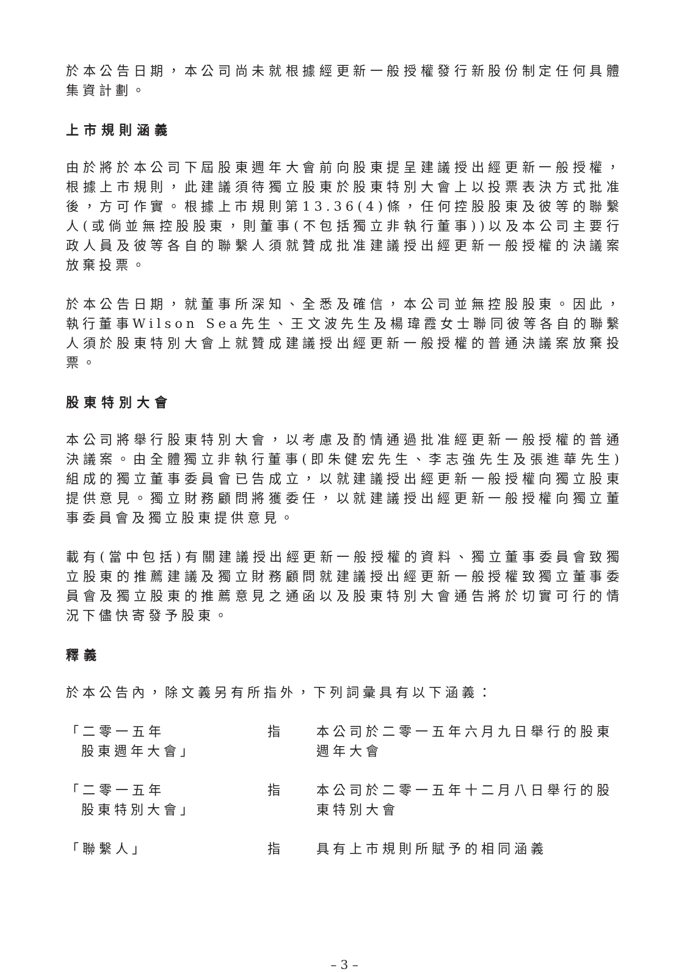於本公告日期，本公司尚未就根據經更新一般授權發行新股份制定任何具體集資計劃。
上市規則涵義
由於將於本公司下屆股東週年大會前向股東提呈建議授出經更新一般授權，根據上市規則，此建議須待獨立股東於股東特別大會上以投票表決方式批准後，方可作實。根據上市規則第13.36(4)條，任何控股股東及彼等的聯繫人(或倘並無控股股東，則董事(不包括獨立非執行董事))以及本公司主要行政人員及彼等各自的聯繫人須就贊成批准建議授出經更新一般授權的決議案放棄投票。
於本公告日期，就董事所深知、全悉及確信，本公司並無控股股東。因此，執行董事Wilson Sea先生、王文波先生及楊瑋霞女士聯同彼等各自的聯繫人須於股東特別大會上就贊成建議授出經更新一般授權的普通決議案放棄投票。
股東特別大會
本公司將舉行股東特別大會，以考慮及酌情通過批准經更新一般授權的普通決議案。由全體獨立非執行董事(即朱健宏先生、李志強先生及張進華先生)組成的獨立董事委員會已告成立，以就建議授出經更新一般授權向獨立股東提供意見。獨立財務顧問將獲委任，以就建議授出經更新一般授權向獨立董事委員會及獨立股東提供意見。
載有(當中包括)有關建議授出經更新一般授權的資料、獨立董事委員會致獨立股東的推薦建議及獨立財務顧問就建議授出經更新一般授權致獨立董事委員會及獨立股東的推薦意見之通函以及股東特別大會通告將於切實可行的情況下儘快寄發予股東。
釋義
於本公告內，除文義另有所指外，下列詞彙具有以下涵義：
| 「二零一五年 股東週年大會」 | 指 | 本公司於二零一五年六月九日舉行的股東週年大會 |
| 「二零一五年 股東特別大會」 | 指 | 本公司於二零一五年十二月八日舉行的股東特別大會 |
| 「聯繫人」 | 指 | 具有上市規則所賦予的相同涵義 |
– 3 –